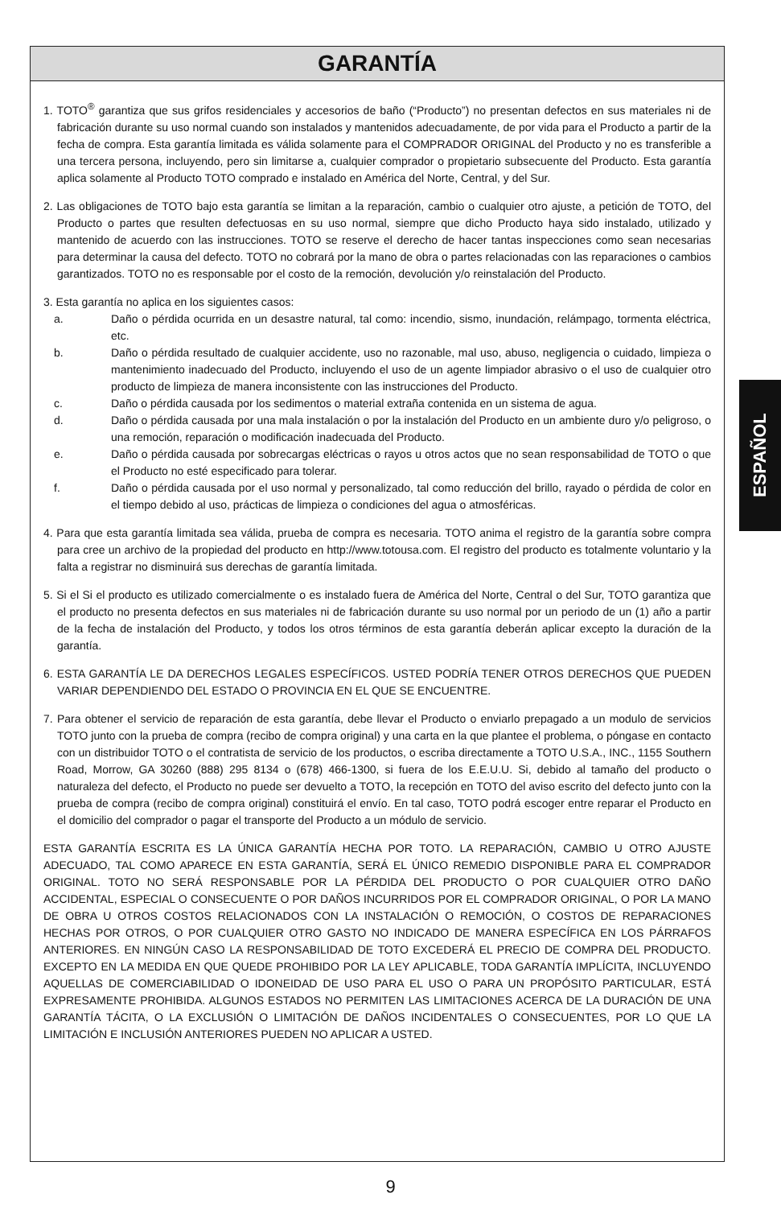GARANTÍA
1. TOTO<sup>®</sup> garantiza que sus grifos residenciales y accesorios de baño (“Producto”) no presentan defectos en sus materiales ni de fabricación durante su uso normal cuando son instalados y mantenidos adecuadamente, de por vida para el Producto a partir de la fecha de compra. Esta garantía limitada es válida solamente para el COMPRADOR ORIGINAL del Producto y no es transferible a una tercera persona, incluyendo, pero sin limitarse a, cualquier comprador o propietario subsecuente del Producto. Esta garantía aplica solamente al Producto TOTO comprado e instalado en América del Norte, Central, y del Sur.
2. Las obligaciones de TOTO bajo esta garantía se limitan a la reparación, cambio o cualquier otro ajuste, a petición de TOTO, del Producto o partes que resulten defectuosas en su uso normal, siempre que dicho Producto haya sido instalado, utilizado y mantenido de acuerdo con las instrucciones. TOTO se reserve el derecho de hacer tantas inspecciones como sean necesarias para determinar la causa del defecto. TOTO no cobrará por la mano de obra o partes relacionadas con las reparaciones o cambios garantizados. TOTO no es responsable por el costo de la remoción, devolución y/o reinstalación del Producto.
3. Esta garantía no aplica en los siguientes casos:
a. Daño o pérdida ocurrida en un desastre natural, tal como: incendio, sismo, inundación, relámpago, tormenta eléctrica, etc.
b. Daño o pérdida resultado de cualquier accidente, uso no razonable, mal uso, abuso, negligencia o cuidado, limpieza o mantenimiento inadecuado del Producto, incluyendo el uso de un agente limpiador abrasivo o el uso de cualquier otro producto de limpieza de manera inconsistente con las instrucciones del Producto.
c. Daño o pérdida causada por los sedimentos o material extraña contenida en un sistema de agua.
d. Daño o pérdida causada por una mala instalación o por la instalación del Producto en un ambiente duro y/o peligroso, o una remoción, reparación o modificación inadecuada del Producto.
e. Daño o pérdida causada por sobrecargas eléctricas o rayos u otros actos que no sean responsabilidad de TOTO o que el Producto no esté especificado para tolerar.
f. Daño o pérdida causada por el uso normal y personalizado, tal como reducción del brillo, rayado o pérdida de color en el tiempo debido al uso, prácticas de limpieza o condiciones del agua o atmosféricas.
4. Para que esta garantía limitada sea válida, prueba de compra es necesaria. TOTO anima el registro de la garantía sobre compra para cree un archivo de la propiedad del producto en http://www.totousa.com. El registro del producto es totalmente voluntario y la falta a registrar no disminuirá sus derechas de garantía limitada.
5. Si el Si el producto es utilizado comercialmente o es instalado fuera de América del Norte, Central o del Sur, TOTO garantiza que el producto no presenta defectos en sus materiales ni de fabricación durante su uso normal por un periodo de un (1) año a partir de la fecha de instalación del Producto, y todos los otros términos de esta garantía deberán aplicar excepto la duración de la garantía.
6. ESTA GARANTÍA LE DA DERECHOS LEGALES ESPECÍFICOS. USTED PODRÍA TENER OTROS DERECHOS QUE PUEDEN VARIAR DEPENDIENDO DEL ESTADO O PROVINCIA EN EL QUE SE ENCUENTRE.
7. Para obtener el servicio de reparación de esta garantía, debe llevar el Producto o enviarlo prepagado a un modulo de servicios TOTO junto con la prueba de compra (recibo de compra original) y una carta en la que plantee el problema, o póngase en contacto con un distribuidor TOTO o el contratista de servicio de los productos, o escriba directamente a TOTO U.S.A., INC., 1155 Southern Road, Morrow, GA 30260 (888) 295 8134 o (678) 466-1300, si fuera de los E.E.U.U. Si, debido al tamaño del producto o naturaleza del defecto, el Producto no puede ser devuelto a TOTO, la recepción en TOTO del aviso escrito del defecto junto con la prueba de compra (recibo de compra original) constituirá el envío. En tal caso, TOTO podrá escoger entre reparar el Producto en el domicilio del comprador o pagar el transporte del Producto a un módulo de servicio.
ESTA GARANTÍA ESCRITA ES LA ÚNICA GARANTÍA HECHA POR TOTO. LA REPARACIÓN, CAMBIO U OTRO AJUSTE ADECUADO, TAL COMO APARECE EN ESTA GARANTÍA, SERÁ EL ÚNICO REMEDIO DISPONIBLE PARA EL COMPRADOR ORIGINAL. TOTO NO SERÁ RESPONSABLE POR LA PÉRDIDA DEL PRODUCTO O POR CUALQUIER OTRO DAÑO ACCIDENTAL, ESPECIAL O CONSECUENTE O POR DAÑOS INCURRIDOS POR EL COMPRADOR ORIGINAL, O POR LA MANO DE OBRA U OTROS COSTOS RELACIONADOS CON LA INSTALACIÓN O REMOCIÓN, O COSTOS DE REPARACIONES HECHAS POR OTROS, O POR CUALQUIER OTRO GASTO NO INDICADO DE MANERA ESPECÍFICA EN LOS PÁRRAFOS ANTERIORES. EN NINGÚN CASO LA RESPONSABILIDAD DE TOTO EXCEDERÁ EL PRECIO DE COMPRA DEL PRODUCTO. EXCEPTO EN LA MEDIDA EN QUE QUEDE PROHIBIDO POR LA LEY APLICABLE, TODA GARANTÍA IMPLÍCITA, INCLUYENDO AQUELLAS DE COMERCIABILIDAD O IDONEIDAD DE USO PARA EL USO O PARA UN PROPÓSITO PARTICULAR, ESTÁ EXPRESAMENTE PROHIBIDA. ALGUNOS ESTADOS NO PERMITEN LAS LIMITACIONES ACERCA DE LA DURACIÓN DE UNA GARANTÍA TÁCITA, O LA EXCLUSIÓN O LIMITACIÓN DE DAÑOS INCIDENTALES O CONSECUENTES, POR LO QUE LA LIMITACIÓN E INCLUSIÓN ANTERIORES PUEDEN NO APLICAR A USTED.
ESPAÑOL
9